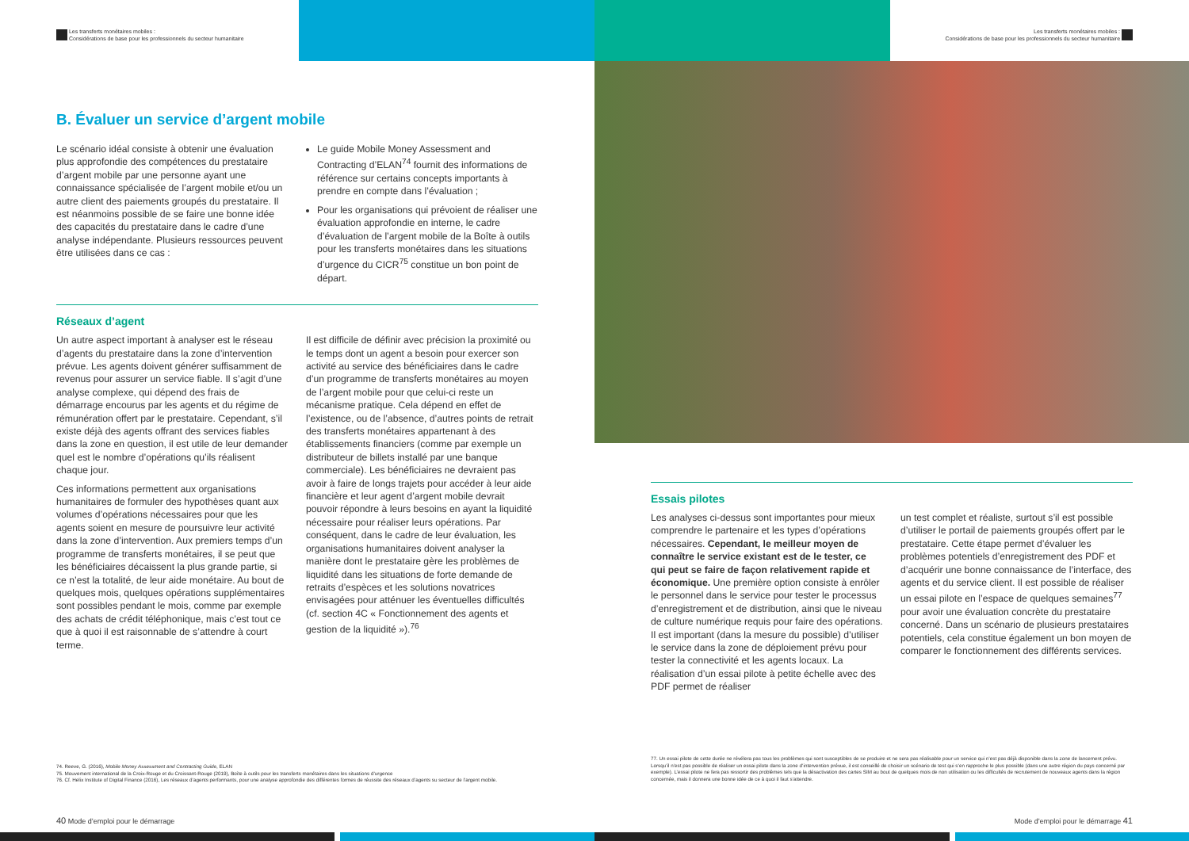Les transferts monétaires mobiles :
Considérations de base pour les professionnels du secteur humanitaire
B. Évaluer un service d’argent mobile
Le scénario idéal consiste à obtenir une évaluation plus approfondie des compétences du prestataire d’argent mobile par une personne ayant une connaissance spécialisée de l’argent mobile et/ou un autre client des paiements groupés du prestataire. Il est néanmoins possible de se faire une bonne idée des capacités du prestataire dans le cadre d’une analyse indépendante. Plusieurs ressources peuvent être utilisées dans ce cas :
Le guide Mobile Money Assessment and Contracting d’ELAN<sup>74</sup> fournit des informations de référence sur certains concepts importants à prendre en compte dans l’évaluation ;
Pour les organisations qui prévoient de réaliser une évaluation approfondie en interne, le cadre d’évaluation de l’argent mobile de la Boîte à outils pour les transferts monétaires dans les situations d’urgence du CICR<sup>75</sup> constitue un bon point de départ.
Réseaux d’agent
Un autre aspect important à analyser est le réseau d’agents du prestataire dans la zone d’intervention prévue. Les agents doivent générer suffisamment de revenus pour assurer un service fiable. Il s’agit d’une analyse complexe, qui dépend des frais de démarrage encourus par les agents et du régime de rémunération offert par le prestataire. Cependant, s’il existe déjà des agents offrant des services fiables dans la zone en question, il est utile de leur demander quel est le nombre d’opérations qu’ils réalisent chaque jour.
Ces informations permettent aux organisations humanitaires de formuler des hypothèses quant aux volumes d’opérations nécessaires pour que les agents soient en mesure de poursuivre leur activité dans la zone d’intervention. Aux premiers temps d’un programme de transferts monétaires, il se peut que les bénéficiaires décaissent la plus grande partie, si ce n’est la totalité, de leur aide monétaire. Au bout de quelques mois, quelques opérations supplémentaires sont possibles pendant le mois, comme par exemple des achats de crédit téléphonique, mais c’est tout ce que à quoi il est raisonnable de s’attendre à court terme.
Il est difficile de définir avec précision la proximité ou le temps dont un agent a besoin pour exercer son activité au service des bénéficiaires dans le cadre d’un programme de transferts monétaires au moyen de l’argent mobile pour que celui-ci reste un mécanisme pratique. Cela dépend en effet de l’existence, ou de l’absence, d’autres points de retrait des transferts monétaires appartenant à des établissements financiers (comme par exemple un distributeur de billets installé par une banque commerciale). Les bénéficiaires ne devraient pas avoir à faire de longs trajets pour accéder à leur aide financière et leur agent d’argent mobile devrait pouvoir répondre à leurs besoins en ayant la liquidité nécessaire pour réaliser leurs opérations. Par conséquent, dans le cadre de leur évaluation, les organisations humanitaires doivent analyser la manière dont le prestataire gère les problèmes de liquidité dans les situations de forte demande de retraits d’espèces et les solutions novatrices envisagées pour atténuer les éventuelles difficultés (cf. section 4C « Fonctionnement des agents et gestion de la liquidité »).<sup>76</sup>
74. Reeve, G. (2016), Mobile Money Assessment and Contracting Guide, ELAN
75. Mouvement international de la Croix-Rouge et du Croissant-Rouge (2019), Boîte à outils pour les transferts monétaires dans les situations d’urgence
76. Cf. Helix Institute of Digital Finance (2016), Les réseaux d’agents performants, pour une analyse approfondie des différentes formes de réussite des réseaux d’agents su secteur de l’argent mobile.
40 Mode d’emploi pour le démarrage
Les transferts monétaires mobiles :
Considérations de base pour les professionnels du secteur humanitaire
Essais pilotes
Les analyses ci-dessus sont importantes pour mieux comprendre le partenaire et les types d’opérations nécessaires. Cependant, le meilleur moyen de connaître le service existant est de le tester, ce qui peut se faire de façon relativement rapide et économique. Une première option consiste à enrôler le personnel dans le service pour tester le processus d’enregistrement et de distribution, ainsi que le niveau de culture numérique requis pour faire des opérations. Il est important (dans la mesure du possible) d’utiliser le service dans la zone de déploiement prévu pour tester la connectivité et les agents locaux. La réalisation d’un essai pilote à petite échelle avec des PDF permet de réaliser
un test complet et réaliste, surtout s’il est possible d’utiliser le portail de paiements groupés offert par le prestataire. Cette étape permet d’évaluer les problèmes potentiels d’enregistrement des PDF et d’acquérir une bonne connaissance de l’interface, des agents et du service client. Il est possible de réaliser un essai pilote en l’espace de quelques semaines<sup>77</sup> pour avoir une évaluation concrète du prestataire concerné. Dans un scénario de plusieurs prestataires potentiels, cela constitue également un bon moyen de comparer le fonctionnement des différents services.
77. Un essai pilote de cette durée ne révélera pas tous les problèmes qui sont susceptibles de se produire et ne sera pas réalisable pour un service qui n’est pas déjà disponible dans la zone de lancement prévu. Lorsqu’il n’est pas possible de réaliser un essai pilote dans la zone d’intervention prévue, il est conseillé de choisir un scénario de test qui s’en rapproche le plus possible (dans une autre région du pays concerné par exemple). L’essai pilote ne fera pas ressortir des problèmes tels que la désactivation des cartes SIM au bout de quelques mois de non utilisation ou les difficultés de recrutement de nouveaux agents dans la région concernée, mais il donnera une bonne idée de ce à quoi il faut s’attendre.
Mode d’emploi pour le démarrage 41